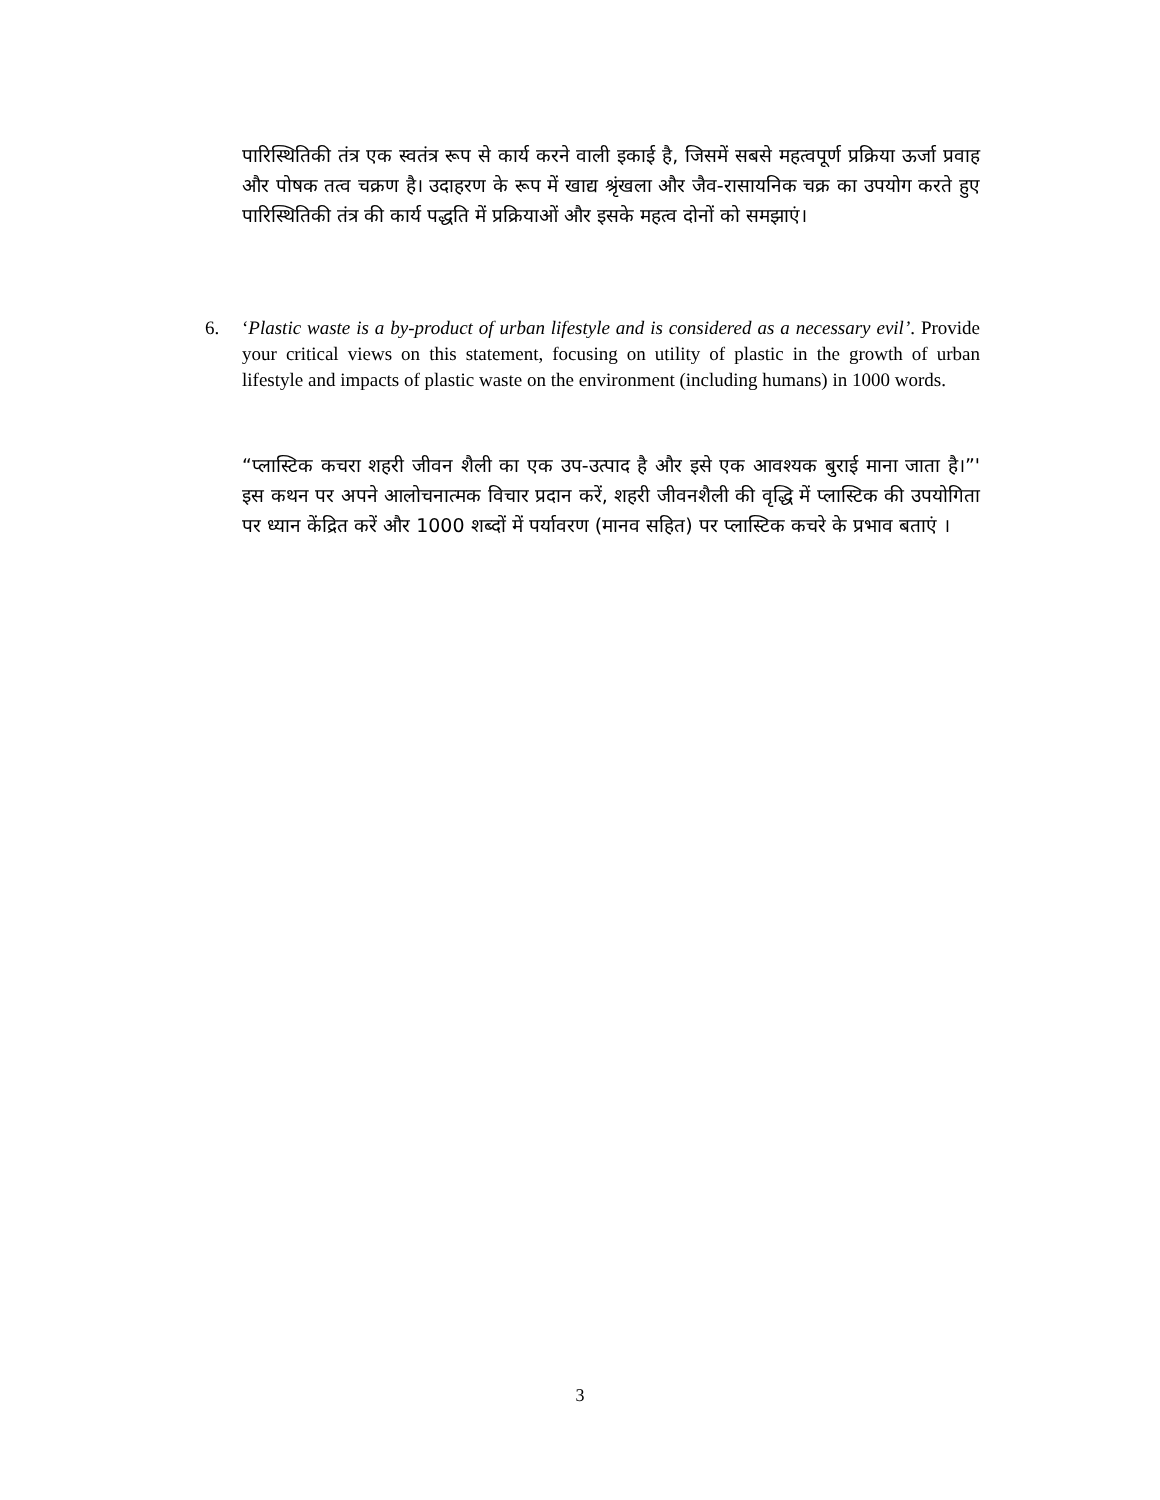पारिस्थितिकी तंत्र एक स्वतंत्र रूप से कार्य करने वाली इकाई है, जिसमें सबसे महत्वपूर्ण प्रक्रिया ऊर्जा प्रवाह और पोषक तत्व चक्रण है। उदाहरण के रूप में खाद्य श्रृंखला और जैव-रासायनिक चक्र का उपयोग करते हुए पारिस्थितिकी तंत्र की कार्य पद्धति में प्रक्रियाओं और इसके महत्व दोनों को समझाएं।
6. ‘Plastic waste is a by-product of urban lifestyle and is considered as a necessary evil’. Provide your critical views on this statement, focusing on utility of plastic in the growth of urban lifestyle and impacts of plastic waste on the environment (including humans) in 1000 words.
“प्लास्टिक कचरा शहरी जीवन शैली का एक उप-उत्पाद है और इसे एक आवश्यक बुराई माना जाता है।”' इस कथन पर अपने आलोचनात्मक विचार प्रदान करें, शहरी जीवनशैली की वृद्धि में प्लास्टिक की उपयोगिता पर ध्यान केंद्रित करें और 1000 शब्दों में पर्यावरण (मानव सहित) पर प्लास्टिक कचरे के प्रभाव बताएं ।
3